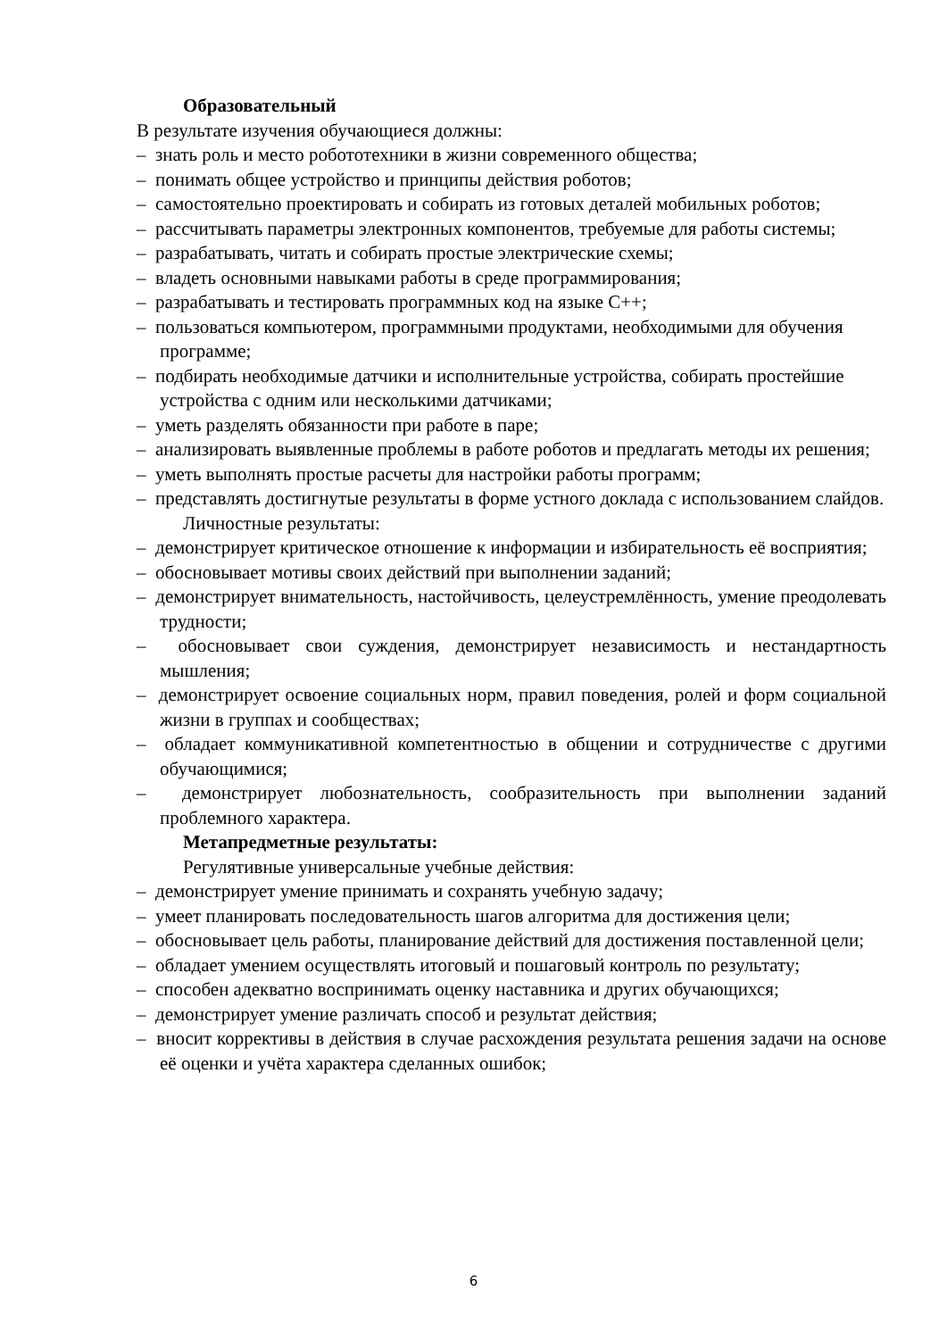Образовательный
В результате изучения обучающиеся должны:
– знать роль и место робототехники в жизни современного общества;
– понимать общее устройство и принципы действия роботов;
– самостоятельно проектировать и собирать из готовых деталей мобильных роботов;
– рассчитывать параметры электронных компонентов, требуемые для работы системы;
– разрабатывать, читать и собирать простые электрические схемы;
– владеть основными навыками работы в среде программирования;
– разрабатывать и тестировать программных код на языке С++;
– пользоваться компьютером, программными продуктами, необходимыми для обучения программе;
– подбирать необходимые датчики и исполнительные устройства, собирать простейшие устройства с одним или несколькими датчиками;
– уметь разделять обязанности при работе в паре;
– анализировать выявленные проблемы в работе роботов и предлагать методы их решения;
– уметь выполнять простые расчеты для настройки работы программ;
– представлять достигнутые результаты в форме устного доклада с использованием слайдов.
Личностные результаты:
– демонстрирует критическое отношение к информации и избирательность её восприятия;
– обосновывает мотивы своих действий при выполнении заданий;
– демонстрирует внимательность, настойчивость, целеустремлённость, умение преодолевать трудности;
– обосновывает свои суждения, демонстрирует независимость и нестандартность мышления;
– демонстрирует освоение социальных норм, правил поведения, ролей и форм социальной жизни в группах и сообществах;
– обладает коммуникативной компетентностью в общении и сотрудничестве с другими обучающимися;
– демонстрирует любознательность, сообразительность при выполнении заданий проблемного характера.
Метапредметные результаты:
Регулятивные универсальные учебные действия:
– демонстрирует умение принимать и сохранять учебную задачу;
– умеет планировать последовательность шагов алгоритма для достижения цели;
– обосновывает цель работы, планирование действий для достижения поставленной цели;
– обладает умением осуществлять итоговый и пошаговый контроль по результату;
– способен адекватно воспринимать оценку наставника и других обучающихся;
– демонстрирует умение различать способ и результат действия;
– вносит коррективы в действия в случае расхождения результата решения задачи на основе её оценки и учёта характера сделанных ошибок;
6